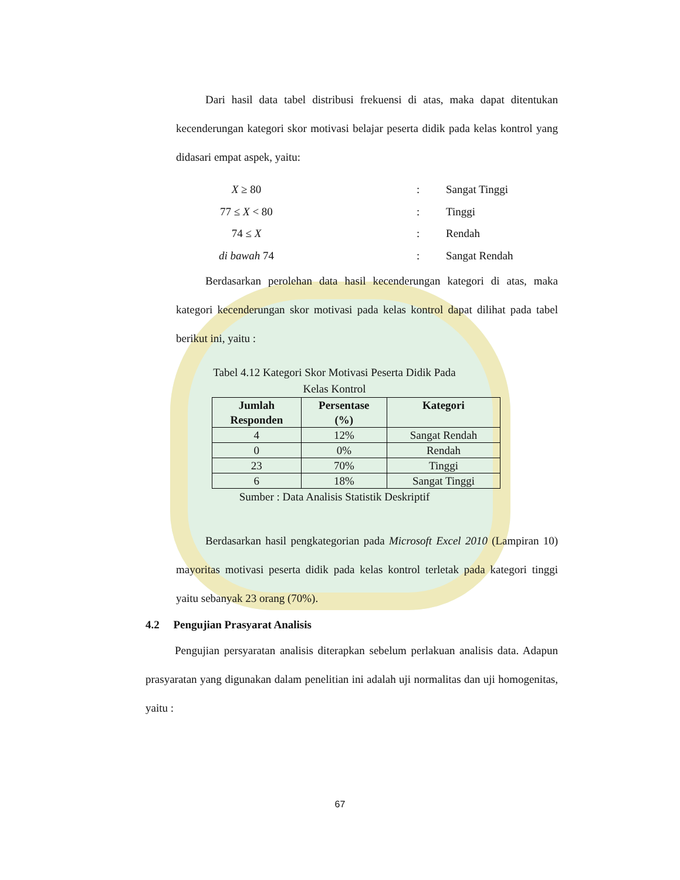Dari hasil data tabel distribusi frekuensi di atas, maka dapat ditentukan kecenderungan kategori skor motivasi belajar peserta didik pada kelas kontrol yang didasari empat aspek, yaitu:
X ≥ 80: Sangat Tinggi
77 ≤ X < 80: Tinggi
74 ≤ X: Rendah
di bawah 74: Sangat Rendah
Berdasarkan perolehan data hasil kecenderungan kategori di atas, maka kategori kecenderungan skor motivasi pada kelas kontrol dapat dilihat pada tabel berikut ini, yaitu :
Tabel 4.12 Kategori Skor Motivasi Peserta Didik Pada
Kelas Kontrol
| Jumlah Responden | Persentase (%) | Kategori |
| --- | --- | --- |
| 4 | 12% | Sangat Rendah |
| 0 | 0% | Rendah |
| 23 | 70% | Tinggi |
| 6 | 18% | Sangat Tinggi |
Sumber : Data Analisis Statistik Deskriptif
Berdasarkan hasil pengkategorian pada Microsoft Excel 2010 (Lampiran 10) mayoritas motivasi peserta didik pada kelas kontrol terletak pada kategori tinggi yaitu sebanyak 23 orang (70%).
4.2 Pengujian Prasyarat Analisis
Pengujian persyaratan analisis diterapkan sebelum perlakuan analisis data. Adapun prasyaratan yang digunakan dalam penelitian ini adalah uji normalitas dan uji homogenitas, yaitu :
67